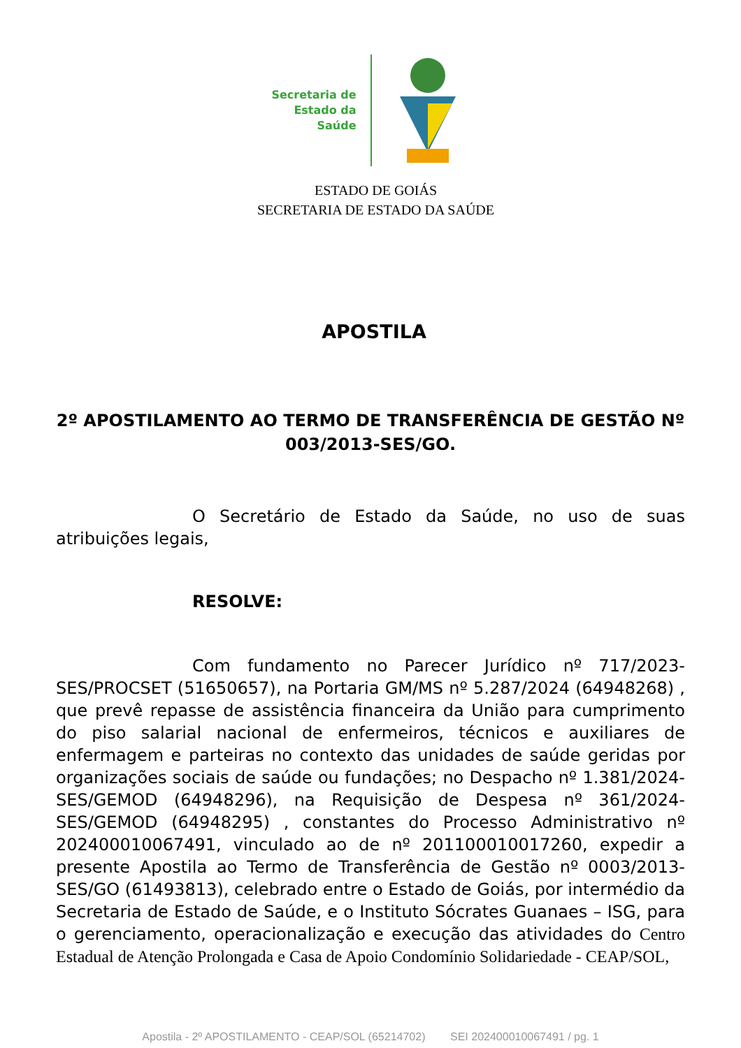Secretaria de
Estado da
Saúde
ESTADO DE GOIÁS
SECRETARIA DE ESTADO DA SAÚDE
APOSTILA
2º APOSTILAMENTO AO TERMO DE TRANSFERÊNCIA DE GESTÃO Nº 003/2013-SES/GO.
O Secretário de Estado da Saúde, no uso de suas atribuições legais,
RESOLVE:
Com fundamento no Parecer Jurídico nº 717/2023-SES/PROCSET (51650657), na Portaria GM/MS nº 5.287/2024 (64948268) , que prevê repasse de assistência financeira da União para cumprimento do piso salarial nacional de enfermeiros, técnicos e auxiliares de enfermagem e parteiras no contexto das unidades de saúde geridas por organizações sociais de saúde ou fundações; no Despacho nº 1.381/2024-SES/GEMOD (64948296), na Requisição de Despesa nº 361/2024-SES/GEMOD (64948295) , constantes do Processo Administrativo nº 202400010067491, vinculado ao de nº 201100010017260, expedir a presente Apostila ao Termo de Transferência de Gestão nº 0003/2013-SES/GO (61493813), celebrado entre o Estado de Goiás, por intermédio da Secretaria de Estado de Saúde, e o Instituto Sócrates Guanaes – ISG, para o gerenciamento, operacionalização e execução das atividades do Centro Estadual de Atenção Prolongada e Casa de Apoio Condomínio Solidariedade - CEAP/SOL,
Apostila - 2º APOSTILAMENTO - CEAP/SOL (65214702) SEI 202400010067491 / pg. 1